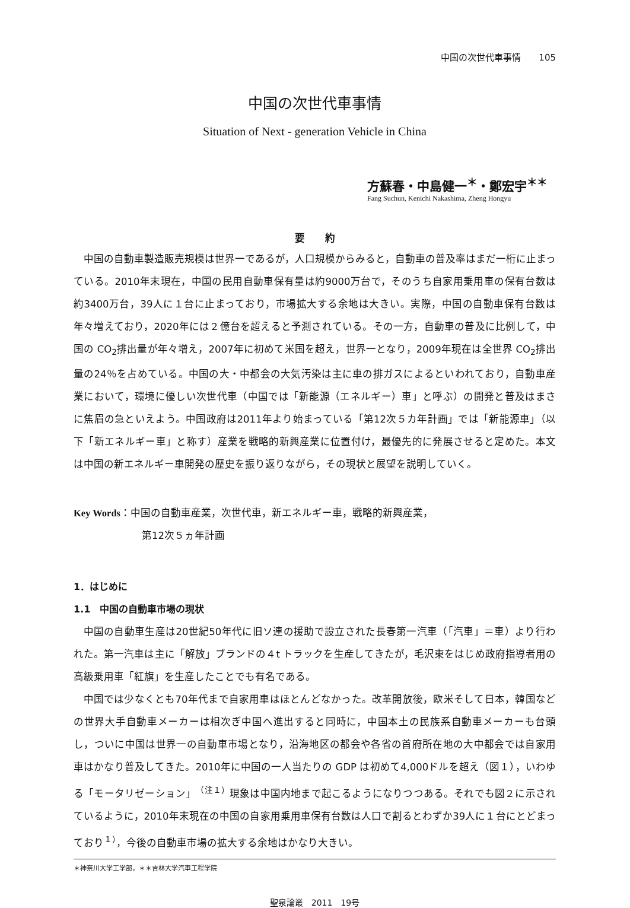中国の次世代車事情　　105
中国の次世代車事情
Situation of Next - generation Vehicle in China
方蘇春・中島健一<sup>＊</sup>・鄭宏宇<sup>＊＊</sup>
Fang Suchun, Kenichi Nakashima, Zheng Hongyu
要　　約
中国の自動車製造販売規模は世界一であるが，人口規模からみると，自動車の普及率はまだ一桁に止まっている。2010年末現在，中国の民用自動車保有量は約9000万台で，そのうち自家用乗用車の保有台数は約3400万台，39人に１台に止まっており，市場拡大する余地は大きい。実際，中国の自動車保有台数は年々増えており，2020年には２億台を超えると予測されている。その一方，自動車の普及に比例して，中国の CO<sub>2</sub>排出量が年々増え，2007年に初めて米国を超え，世界一となり，2009年現在は全世界 CO<sub>2</sub>排出量の24％を占めている。中国の大・中都会の大気汚染は主に車の排ガスによるといわれており，自動車産業において，環境に優しい次世代車（中国では「新能源（エネルギー）車」と呼ぶ）の開発と普及はまさに焦眉の急といえよう。中国政府は2011年より始まっている「第12次５カ年計画」では「新能源車」（以下「新エネルギー車」と称す）産業を戦略的新興産業に位置付け，最優先的に発展させると定めた。本文は中国の新エネルギー車開発の歴史を振り返りながら，その現状と展望を説明していく。
Key Words：中国の自動車産業，次世代車，新エネルギー車，戦略的新興産業，
第12次５ヵ年計画
1．はじめに
1.1　中国の自動車市場の現状
中国の自動車生産は20世紀50年代に旧ソ連の援助で設立された長春第一汽車（「汽車」＝車）より行われた。第一汽車は主に「解放」ブランドの４t トラックを生産してきたが，毛沢東をはじめ政府指導者用の高級乗用車「紅旗」を生産したことでも有名である。
中国では少なくとも70年代まで自家用車はほとんどなかった。改革開放後，欧米そして日本，韓国などの世界大手自動車メーカーは相次ぎ中国へ進出すると同時に，中国本土の民族系自動車メーカーも台頭し，ついに中国は世界一の自動車市場となり，沿海地区の都会や各省の首府所在地の大中都会では自家用車はかなり普及してきた。2010年に中国の一人当たりの GDP は初めて4,000ドルを超え（図１），いわゆる「モータリゼーション」<sup>（注１）</sup>現象は中国内地まで起こるようになりつつある。それでも図２に示されているように，2010年末現在の中国の自家用乗用車保有台数は人口で割るとわずか39人に１台にとどまっており<sup>１）</sup>，今後の自動車市場の拡大する余地はかなり大きい。
＊神奈川大学工学部，＊＊吉林大学汽車工程学院
聖泉論叢　2011　19号